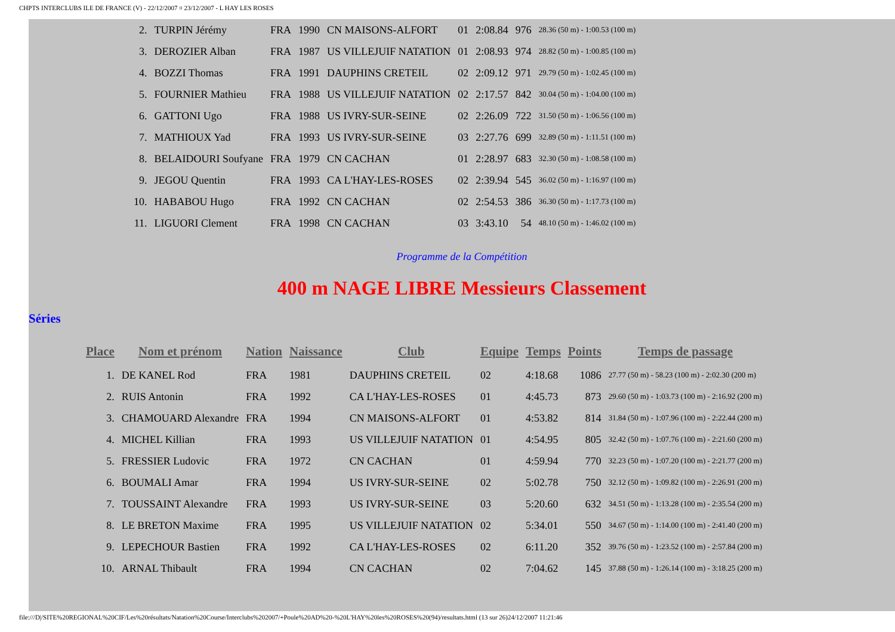CHPTS INTERCLUBS ILE DE FRANCE (V) - 22/12/2007 ¤ 23/12/2007 - L HAY LES ROSES
| 2. | TURPIN Jérémy | FRA | 1990 | CN MAISONS-ALFORT | 01 | 2:08.84 | 976 | 28.36 (50 m) - 1:00.53 (100 m) |
| 3. | DEROZIER Alban | FRA | 1987 | US VILLEJUIF NATATION | 01 | 2:08.93 | 974 | 28.82 (50 m) - 1:00.85 (100 m) |
| 4. | BOZZI Thomas | FRA | 1991 | DAUPHINS CRETEIL | 02 | 2:09.12 | 971 | 29.79 (50 m) - 1:02.45 (100 m) |
| 5. | FOURNIER Mathieu | FRA | 1988 | US VILLEJUIF NATATION | 02 | 2:17.57 | 842 | 30.04 (50 m) - 1:04.00 (100 m) |
| 6. | GATTONI Ugo | FRA | 1988 | US IVRY-SUR-SEINE | 02 | 2:26.09 | 722 | 31.50 (50 m) - 1:06.56 (100 m) |
| 7. | MATHIOUX Yad | FRA | 1993 | US IVRY-SUR-SEINE | 03 | 2:27.76 | 699 | 32.89 (50 m) - 1:11.51 (100 m) |
| 8. | BELAIDOURI Soufyane | FRA | 1979 | CN CACHAN | 01 | 2:28.97 | 683 | 32.30 (50 m) - 1:08.58 (100 m) |
| 9. | JEGOU Quentin | FRA | 1993 | CA L'HAY-LES-ROSES | 02 | 2:39.94 | 545 | 36.02 (50 m) - 1:16.97 (100 m) |
| 10. | HABABOU Hugo | FRA | 1992 | CN CACHAN | 02 | 2:54.53 | 386 | 36.30 (50 m) - 1:17.73 (100 m) |
| 11. | LIGUORI Clement | FRA | 1998 | CN CACHAN | 03 | 3:43.10 | 54 | 48.10 (50 m) - 1:46.02 (100 m) |
Programme de la Compétition
400 m NAGE LIBRE Messieurs Classement
Séries
| Place | Nom et prénom | Nation | Naissance | Club | Equipe | Temps | Points | Temps de passage |
| --- | --- | --- | --- | --- | --- | --- | --- | --- |
| 1. | DE KANEL Rod | FRA | 1981 | DAUPHINS CRETEIL | 02 | 4:18.68 | 1086 | 27.77 (50 m) - 58.23 (100 m) - 2:02.30 (200 m) |
| 2. | RUIS Antonin | FRA | 1992 | CA L'HAY-LES-ROSES | 01 | 4:45.73 | 873 | 29.60 (50 m) - 1:03.73 (100 m) - 2:16.92 (200 m) |
| 3. | CHAMOUARD Alexandre | FRA | 1994 | CN MAISONS-ALFORT | 01 | 4:53.82 | 814 | 31.84 (50 m) - 1:07.96 (100 m) - 2:22.44 (200 m) |
| 4. | MICHEL Killian | FRA | 1993 | US VILLEJUIF NATATION | 01 | 4:54.95 | 805 | 32.42 (50 m) - 1:07.76 (100 m) - 2:21.60 (200 m) |
| 5. | FRESSIER Ludovic | FRA | 1972 | CN CACHAN | 01 | 4:59.94 | 770 | 32.23 (50 m) - 1:07.20 (100 m) - 2:21.77 (200 m) |
| 6. | BOUMALI Amar | FRA | 1994 | US IVRY-SUR-SEINE | 02 | 5:02.78 | 750 | 32.12 (50 m) - 1:09.82 (100 m) - 2:26.91 (200 m) |
| 7. | TOUSSAINT Alexandre | FRA | 1993 | US IVRY-SUR-SEINE | 03 | 5:20.60 | 632 | 34.51 (50 m) - 1:13.28 (100 m) - 2:35.54 (200 m) |
| 8. | LE BRETON Maxime | FRA | 1995 | US VILLEJUIF NATATION | 02 | 5:34.01 | 550 | 34.67 (50 m) - 1:14.00 (100 m) - 2:41.40 (200 m) |
| 9. | LEPECHOUR Bastien | FRA | 1992 | CA L'HAY-LES-ROSES | 02 | 6:11.20 | 352 | 39.76 (50 m) - 1:23.52 (100 m) - 2:57.84 (200 m) |
| 10. | ARNAL Thibault | FRA | 1994 | CN CACHAN | 02 | 7:04.62 | 145 | 37.88 (50 m) - 1:26.14 (100 m) - 3:18.25 (200 m) |
file:///D|/SITE%20REGIONAL%20CIF/Les%20résultats/Natation%20Course/Interclubs%202007/+Poule%20AD%20-%20L'HAY%20les%20ROSES%20(94)/resultats.html (13 sur 26)24/12/2007 11:21:46